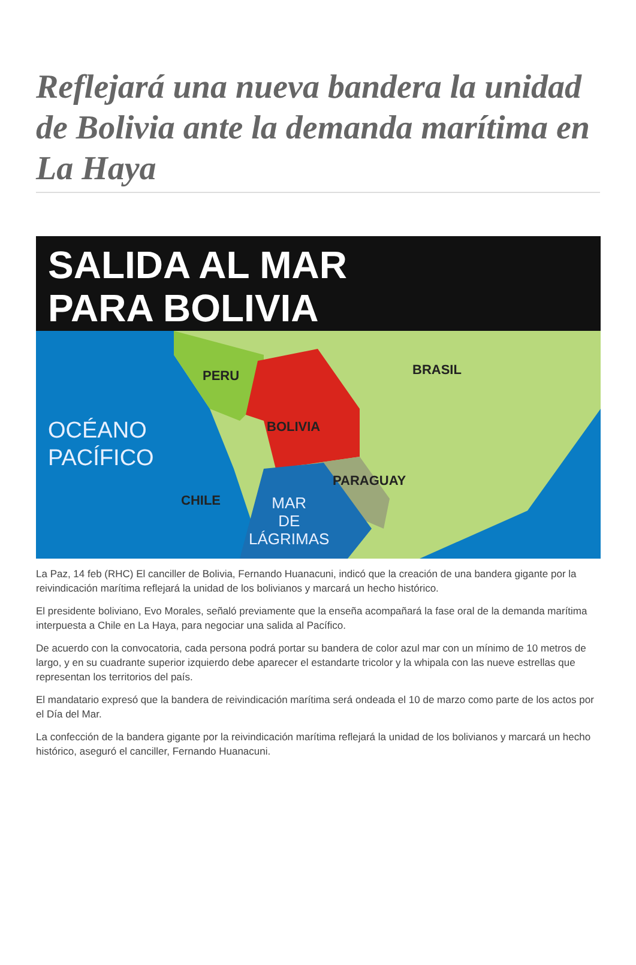Reflejará una nueva bandera la unidad de Bolivia ante la demanda marítima en La Haya
SALIDA AL MAR
PARA BOLIVIA
PERU BRASIL
BOLIVIA
PARAGUAY
CHILE
OCÉANO
PACÍFICO
MAR
DE
LÁGRIMAS
La Paz, 14 feb (RHC) El canciller de Bolivia, Fernando Huanacuni, indicó que la creación de una bandera gigante por la reivindicación marítima reflejará la unidad de los bolivianos y marcará un hecho histórico.
El presidente boliviano, Evo Morales, señaló previamente que la enseña acompañará la fase oral de la demanda marítima interpuesta a Chile en La Haya, para negociar una salida al Pacífico.
De acuerdo con la convocatoria, cada persona podrá portar su bandera de color azul mar con un mínimo de 10 metros de largo, y en su cuadrante superior izquierdo debe aparecer el estandarte tricolor y la whipala con las nueve estrellas que representan los territorios del país.
El mandatario expresó que la bandera de reivindicación marítima será ondeada el 10 de marzo como parte de los actos por el Día del Mar.
La confección de la bandera gigante por la reivindicación marítima reflejará la unidad de los bolivianos y marcará un hecho histórico, aseguró el canciller, Fernando Huanacuni.